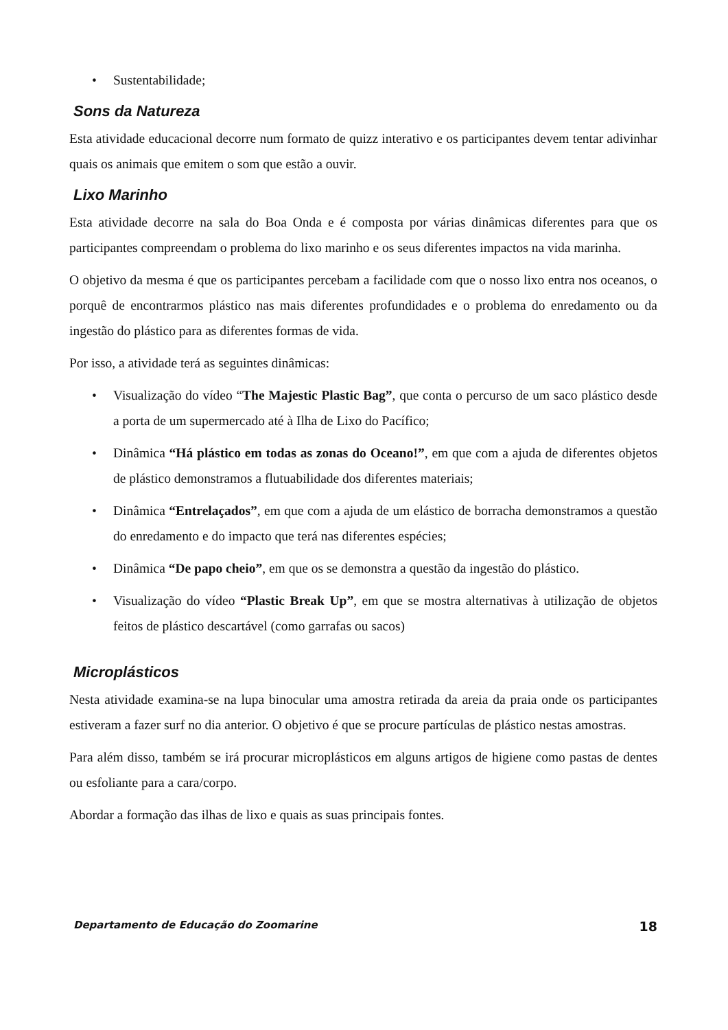• Sustentabilidade;
Sons da Natureza
Esta atividade educacional decorre num formato de quizz interativo e os participantes devem tentar adivinhar quais os animais que emitem o som que estão a ouvir.
Lixo Marinho
Esta atividade decorre na sala do Boa Onda e é composta por várias dinâmicas diferentes para que os participantes compreendam o problema do lixo marinho e os seus diferentes impactos na vida marinha.
O objetivo da mesma é que os participantes percebam a facilidade com que o nosso lixo entra nos oceanos, o porquê de encontrarmos plástico nas mais diferentes profundidades e o problema do enredamento ou da ingestão do plástico para as diferentes formas de vida.
Por isso, a atividade terá as seguintes dinâmicas:
• Visualização do vídeo “The Majestic Plastic Bag”, que conta o percurso de um saco plástico desde a porta de um supermercado até à Ilha de Lixo do Pacífico;
• Dinâmica “Há plástico em todas as zonas do Oceano!”, em que com a ajuda de diferentes objetos de plástico demonstramos a flutuabilidade dos diferentes materiais;
• Dinâmica “Entrelaçados”, em que com a ajuda de um elástico de borracha demonstramos a questão do enredamento e do impacto que terá nas diferentes espécies;
• Dinâmica “De papo cheio”, em que os se demonstra a questão da ingestão do plástico.
• Visualização do vídeo “Plastic Break Up”, em que se mostra alternativas à utilização de objetos feitos de plástico descartável (como garrafas ou sacos)
Microplásticos
Nesta atividade examina-se na lupa binocular uma amostra retirada da areia da praia onde os participantes estiveram a fazer surf no dia anterior. O objetivo é que se procure partículas de plástico nestas amostras.
Para além disso, também se irá procurar microplásticos em alguns artigos de higiene como pastas de dentes ou esfoliante para a cara/corpo.
Abordar a formação das ilhas de lixo e quais as suas principais fontes.
Departamento de Educação do Zoomarine 18